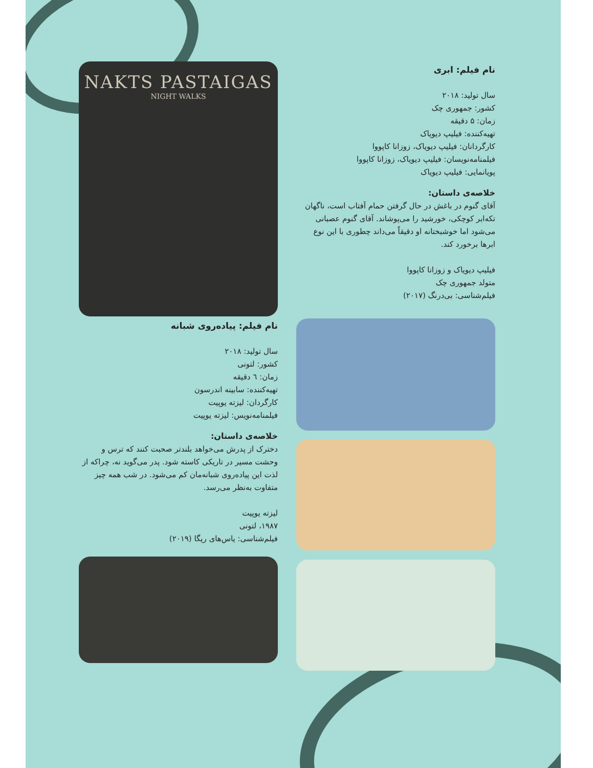نام فیلم: ابری
سال تولید: ۲۰۱۸
کشور: جمهوری چک
زمان: ۵ دقیقه
تهیه‌کننده: فیلیپ دیویاک
کارگردانان: فیلیپ دیویاک، زوزانا کاپووا
فیلمنامه‌نویسان: فیلیپ دیویاک، زوزانا کاپووا
پویانمایی: فیلیپ دیویاک
خلاصه‌ی داستان:
آقای گنوم در باغش در حال گرفتن حمام آفتاب است، ناگهان تکه‌ابر کوچکی، خورشید را می‌پوشاند. آقای گنوم عصبانی می‌شود اما خوشبختانه او دقیقاً می‌داند چطوری با این نوع ابرها برخورد کند.
فیلیپ دیویاک و زوزانا کاپووا
متولد جمهوری چک
فیلم‌شناسی: بی‌درنگ (۲۰۱۷)
NAKTS PASTAIGAS
NIGHT WALKS
نام فیلم: پیاده‌روی شبانه
سال تولید: ۲۰۱۸
کشور: لتونی
زمان: ٦ دقیقه
تهیه‌کننده: سابینه اندرسون
کارگردان: لیزته یوپیت
فیلمنامه‌نویس: لیزته یوپیت
خلاصه‌ی داستان:
دخترک از پدرش می‌خواهد بلندتر صحبت کنند که ترس و وحشت مسیر در تاریکی کاسته شود. پدر می‌گوید نه، چراکه از لذت این پیاده‌روی شبانه‌مان کم می‌شود. در شب همه چیز متفاوت به‌نظر می‌رسد.
لیزته یوپیت
۱۹۸۷، لتونی
فیلم‌شناسی: یاس‌های ریگا (۲۰۱۹)